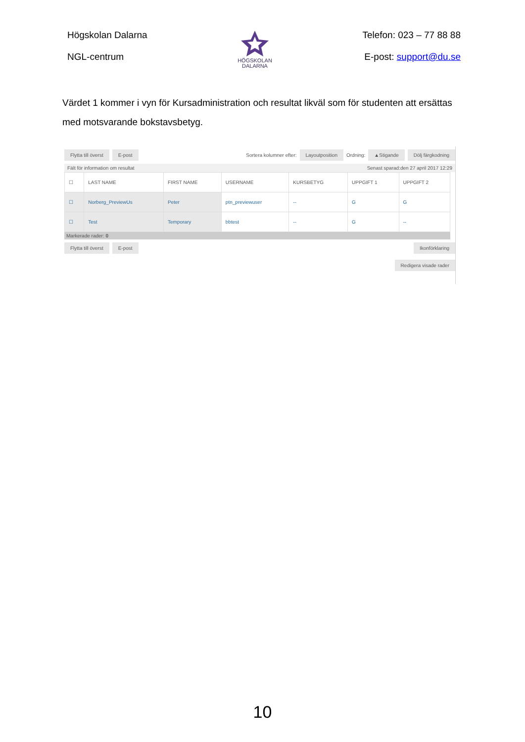Högskolan Dalarna
NGL-centrum
HÖGSKOLAN
DALARNA
Telefon: 023 – 77 88 88
E-post: support@du.se
Värdet 1 kommer i vyn för Kursadministration och resultat likväl som för studenten att ersättas med motsvarande bokstavsbetyg.
Flytta till överst E-post Sortera kolumner efter: Layoutposition Ordning: ▲Stigande Dölj färgkodning
Fält för information om resultat Senast sparad:den 27 april 2017 12:29
| ☐ | LAST NAME | FIRST NAME | USERNAME | KURSBETYG | UPPGIFT 1 | UPPGIFT 2 |
| --- | --- | --- | --- | --- | --- | --- |
| ☐ | Norberg_PreviewUs | Peter | ptn_previewuser | -- | G | G |
| ☐ | Test | Temporary | bbtest | -- | G | -- |
Markerade rader: 0
Flytta till överst E-post Ikonförklaring
Redigera visade rader
10